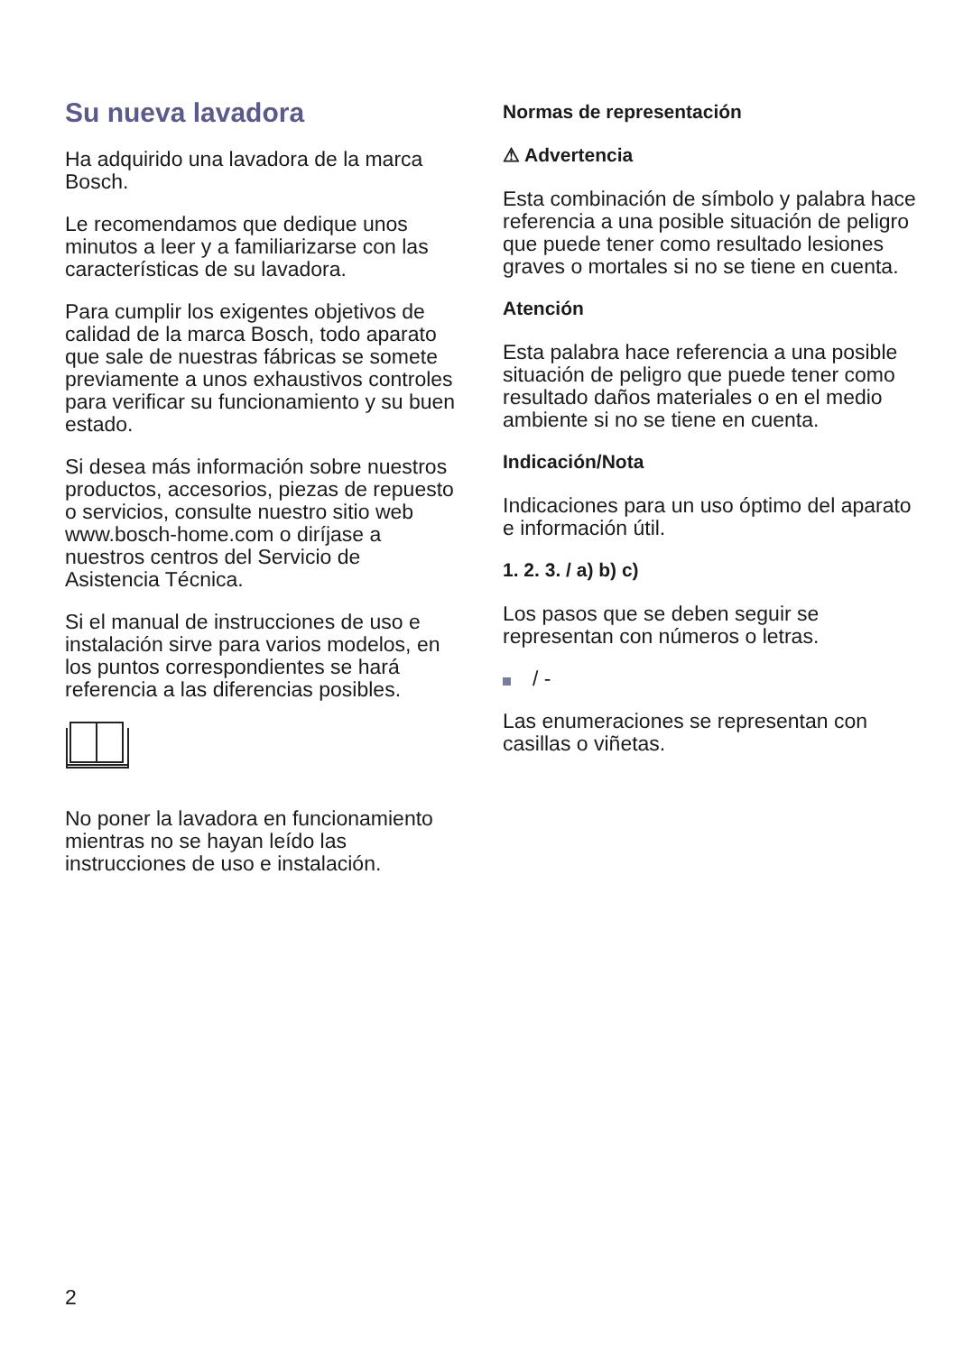Su nueva lavadora
Ha adquirido una lavadora de la marca Bosch.
Le recomendamos que dedique unos minutos a leer y a familiarizarse con las características de su lavadora.
Para cumplir los exigentes objetivos de calidad de la marca Bosch, todo aparato que sale de nuestras fábricas se somete previamente a unos exhaustivos controles para verificar su funcionamiento y su buen estado.
Si desea más información sobre nuestros productos, accesorios, piezas de repuesto o servicios, consulte nuestro sitio web www.bosch-home.com o diríjase a nuestros centros del Servicio de Asistencia Técnica.
Si el manual de instrucciones de uso e instalación sirve para varios modelos, en los puntos correspondientes se hará referencia a las diferencias posibles.
No poner la lavadora en funcionamiento mientras no se hayan leído las instrucciones de uso e instalación.
Normas de representación
⚠ Advertencia
Esta combinación de símbolo y palabra hace referencia a una posible situación de peligro que puede tener como resultado lesiones graves o mortales si no se tiene en cuenta.
Atención
Esta palabra hace referencia a una posible situación de peligro que puede tener como resultado daños materiales o en el medio ambiente si no se tiene en cuenta.
Indicación/Nota
Indicaciones para un uso óptimo del aparato e información útil.
1. 2. 3. / a) b) c)
Los pasos que se deben seguir se representan con números o letras.
/ -
Las enumeraciones se representan con casillas o viñetas.
2